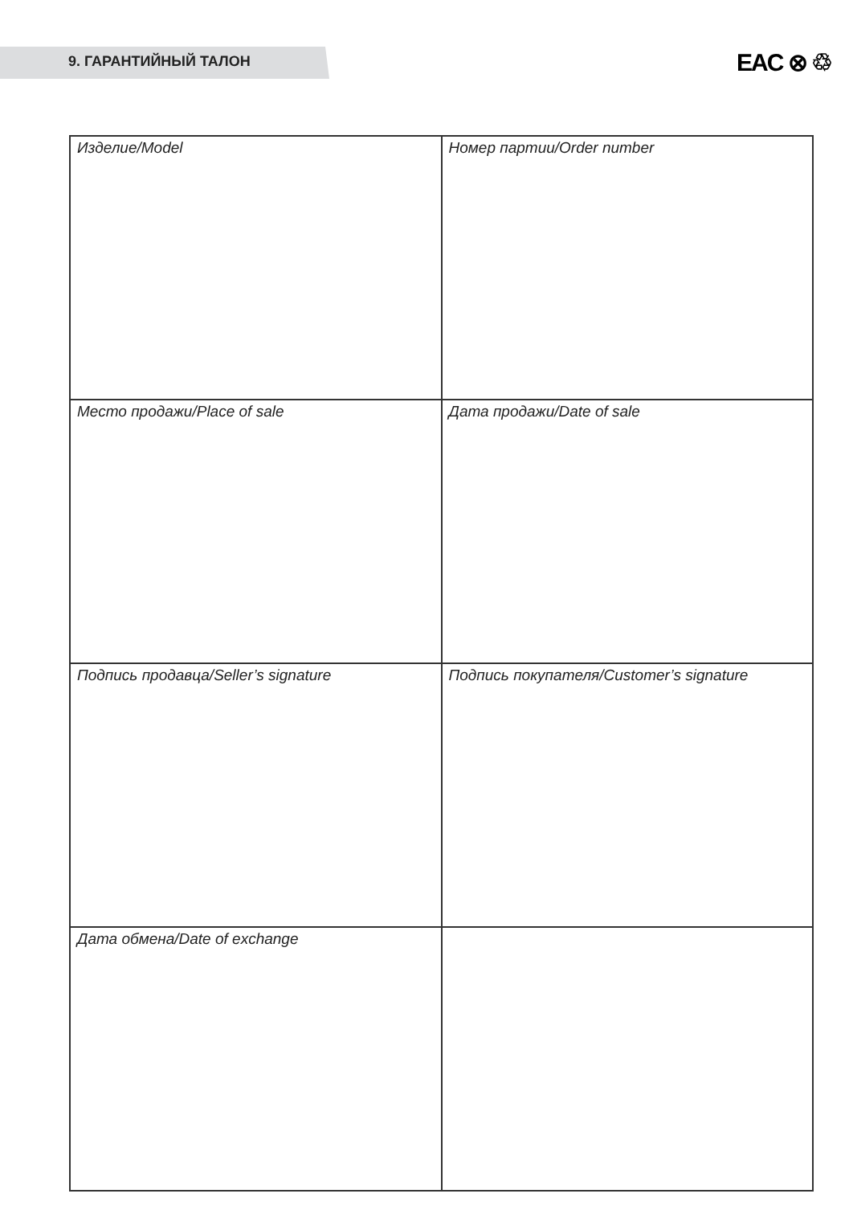9. ГАРАНТИЙНЫЙ ТАЛОН
EAC ⊗ ♲
| Изделие/Model | Номер партии/Order number |
| Место продажи/Place of sale | Дата продажи/Date of sale |
| Подпись продавца/Seller’s signature | Подпись покупателя/Customer’s signature |
| Дата обмена/Date of exchange | |